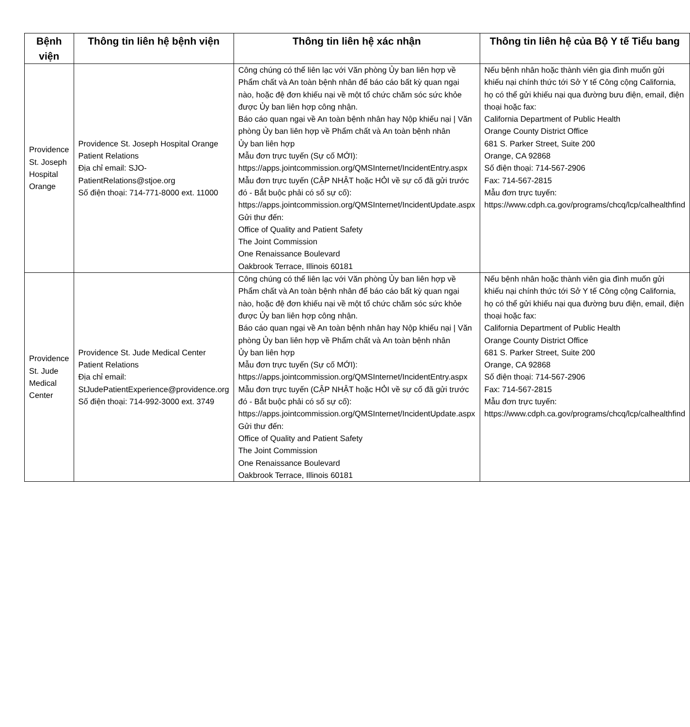| Bệnh viện | Thông tin liên hệ bệnh viện | Thông tin liên hệ xác nhận | Thông tin liên hệ của Bộ Y tế Tiểu bang |
| --- | --- | --- | --- |
| Providence St. Joseph Hospital Orange | Providence St. Joseph Hospital Orange Patient Relations Địa chỉ email: SJO-PatientRelations@stjoe.org Số điện thoại: 714-771-8000 ext. 11000 | Công chúng có thể liên lạc với Văn phòng Ủy ban liên hợp về Phẩm chất và An toàn bệnh nhân để báo cáo bất kỳ quan ngại nào, hoặc đệ đơn khiếu nại về một tổ chức chăm sóc sức khỏe được Ủy ban liên hợp công nhận. Báo cáo quan ngại về An toàn bệnh nhân hay Nộp khiếu nại / Văn phòng Ủy ban liên hợp về Phẩm chất và An toàn bệnh nhân Ủy ban liên hợp Mẫu đơn trực tuyến (Sự cố MỚI): https://apps.jointcommission.org/QMSInternet/IncidentEntry.aspx Mẫu đơn trực tuyến (CẬP NHẬT hoặc HỎI về sự cố đã gửi trước đó - Bắt buộc phải có số sự cố): https://apps.jointcommission.org/QMSInternet/IncidentUpdate.aspx Gửi thư đến: Office of Quality and Patient Safety The Joint Commission One Renaissance Boulevard Oakbrook Terrace, Illinois 60181 | Nếu bệnh nhân hoặc thành viên gia đình muốn gửi khiếu nại chính thức tới Sở Y tế Công cộng California, họ có thể gửi khiếu nại qua đường bưu điện, email, điện thoại hoặc fax: California Department of Public Health Orange County District Office 681 S. Parker Street, Suite 200 Orange, CA 92868 Số điện thoại: 714-567-2906 Fax: 714-567-2815 Mẫu đơn trực tuyến: https://www.cdph.ca.gov/programs/chcq/lcp/calhealthfind |
| Providence St. Jude Medical Center | Providence St. Jude Medical Center Patient Relations Địa chỉ email: StJudePatientExperience@providence.org Số điện thoại: 714-992-3000 ext. 3749 | Công chúng có thể liên lạc với Văn phòng Ủy ban liên hợp về Phẩm chất và An toàn bệnh nhân để báo cáo bất kỳ quan ngại nào, hoặc đệ đơn khiếu nại về một tổ chức chăm sóc sức khỏe được Ủy ban liên hợp công nhận. Báo cáo quan ngại về An toàn bệnh nhân hay Nộp khiếu nại / Văn phòng Ủy ban liên hợp về Phẩm chất và An toàn bệnh nhân Ủy ban liên hợp Mẫu đơn trực tuyến (Sự cố MỚI): https://apps.jointcommission.org/QMSInternet/IncidentEntry.aspx Mẫu đơn trực tuyến (CẬP NHẬT hoặc HỎI về sự cố đã gửi trước đó - Bắt buộc phải có số sự cố): https://apps.jointcommission.org/QMSInternet/IncidentUpdate.aspx Gửi thư đến: Office of Quality and Patient Safety The Joint Commission One Renaissance Boulevard Oakbrook Terrace, Illinois 60181 | Nếu bệnh nhân hoặc thành viên gia đình muốn gửi khiếu nại chính thức tới Sở Y tế Công cộng California, họ có thể gửi khiếu nại qua đường bưu điện, email, điện thoại hoặc fax: California Department of Public Health Orange County District Office 681 S. Parker Street, Suite 200 Orange, CA 92868 Số điện thoại: 714-567-2906 Fax: 714-567-2815 Mẫu đơn trực tuyến: https://www.cdph.ca.gov/programs/chcq/lcp/calhealthfind |